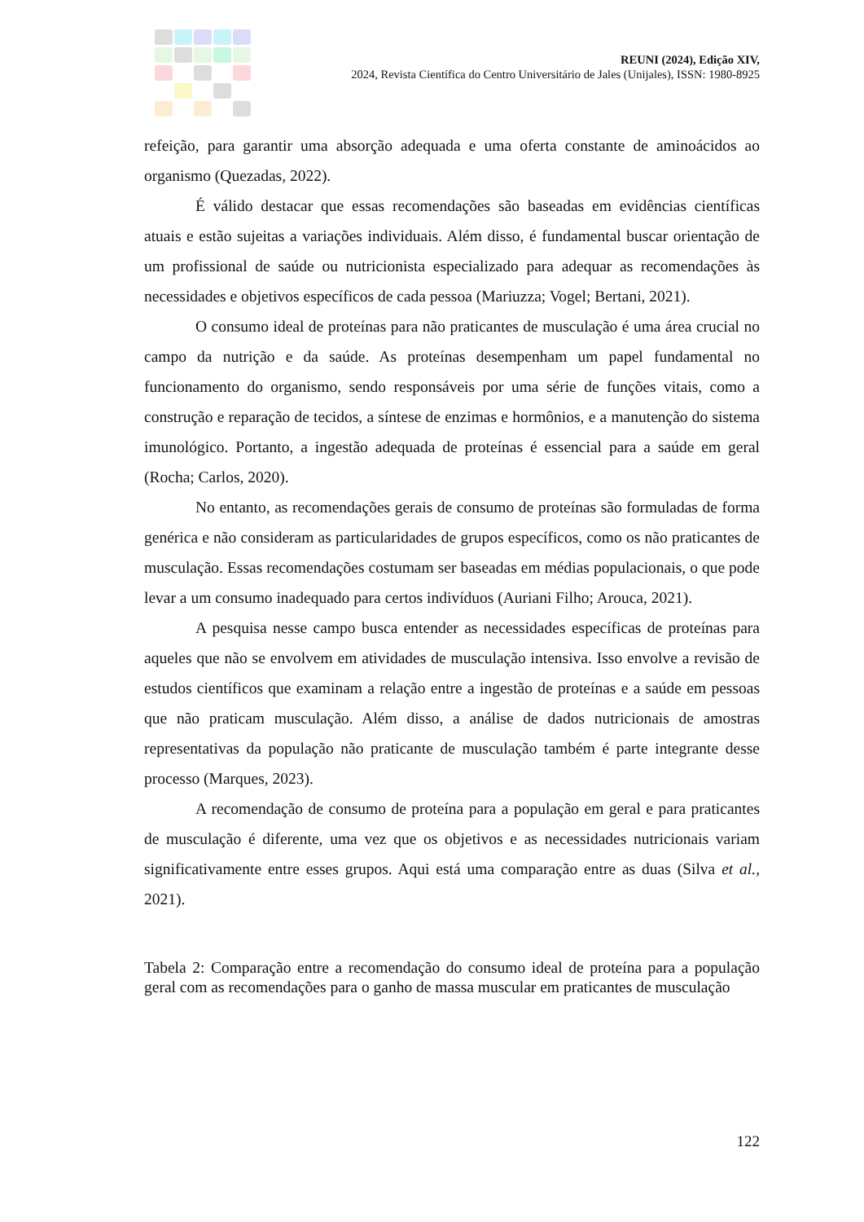REUNI (2024), Edição XIV,
2024, Revista Científica do Centro Universitário de Jales (Unijales), ISSN: 1980-8925
refeição, para garantir uma absorção adequada e uma oferta constante de aminoácidos ao organismo (Quezadas, 2022).
É válido destacar que essas recomendações são baseadas em evidências científicas atuais e estão sujeitas a variações individuais. Além disso, é fundamental buscar orientação de um profissional de saúde ou nutricionista especializado para adequar as recomendações às necessidades e objetivos específicos de cada pessoa (Mariuzza; Vogel; Bertani, 2021).
O consumo ideal de proteínas para não praticantes de musculação é uma área crucial no campo da nutrição e da saúde. As proteínas desempenham um papel fundamental no funcionamento do organismo, sendo responsáveis por uma série de funções vitais, como a construção e reparação de tecidos, a síntese de enzimas e hormônios, e a manutenção do sistema imunológico. Portanto, a ingestão adequada de proteínas é essencial para a saúde em geral (Rocha; Carlos, 2020).
No entanto, as recomendações gerais de consumo de proteínas são formuladas de forma genérica e não consideram as particularidades de grupos específicos, como os não praticantes de musculação. Essas recomendações costumam ser baseadas em médias populacionais, o que pode levar a um consumo inadequado para certos indivíduos (Auriani Filho; Arouca, 2021).
A pesquisa nesse campo busca entender as necessidades específicas de proteínas para aqueles que não se envolvem em atividades de musculação intensiva. Isso envolve a revisão de estudos científicos que examinam a relação entre a ingestão de proteínas e a saúde em pessoas que não praticam musculação. Além disso, a análise de dados nutricionais de amostras representativas da população não praticante de musculação também é parte integrante desse processo (Marques, 2023).
A recomendação de consumo de proteína para a população em geral e para praticantes de musculação é diferente, uma vez que os objetivos e as necessidades nutricionais variam significativamente entre esses grupos. Aqui está uma comparação entre as duas (Silva et al., 2021).
Tabela 2: Comparação entre a recomendação do consumo ideal de proteína para a população geral com as recomendações para o ganho de massa muscular em praticantes de musculação
122